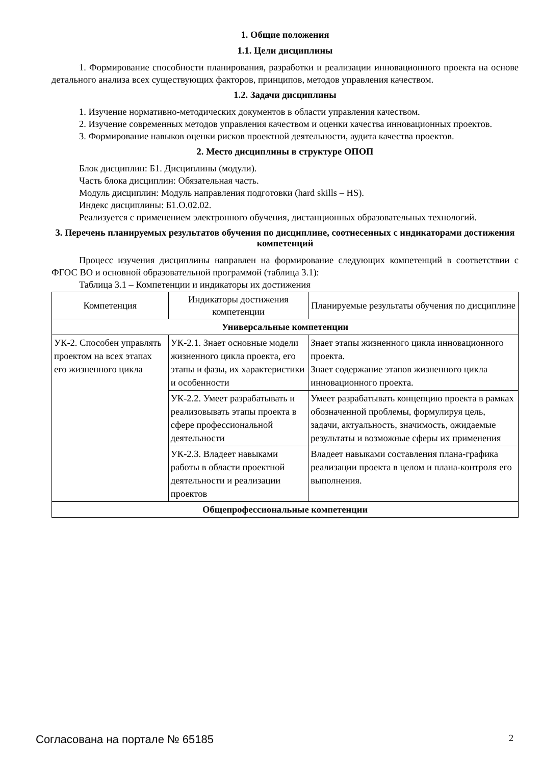1. Общие положения
1.1. Цели дисциплины
1. Формирование способности планирования, разработки и реализации инновационного проекта на основе детального анализа всех существующих факторов, принципов, методов управления качеством.
1.2. Задачи дисциплины
1. Изучение нормативно-методических документов в области управления качеством.
2. Изучение современных методов управления качеством и оценки качества инновационных проектов.
3. Формирование навыков оценки рисков проектной деятельности, аудита качества проектов.
2. Место дисциплины в структуре ОПОП
Блок дисциплин: Б1. Дисциплины (модули).
Часть блока дисциплин: Обязательная часть.
Модуль дисциплин: Модуль направления подготовки (hard skills – HS).
Индекс дисциплины: Б1.О.02.02.
Реализуется с применением электронного обучения, дистанционных образовательных технологий.
3. Перечень планируемых результатов обучения по дисциплине, соотнесенных с индикаторами достижения компетенций
Процесс изучения дисциплины направлен на формирование следующих компетенций в соответствии с ФГОС ВО и основной образовательной программой (таблица 3.1):
Таблица 3.1 – Компетенции и индикаторы их достижения
| Компетенция | Индикаторы достижения компетенции | Планируемые результаты обучения по дисциплине |
| --- | --- | --- |
| Универсальные компетенции | | |
| УК-2. Способен управлять проектом на всех этапах его жизненного цикла | УК-2.1. Знает основные модели жизненного цикла проекта, его этапы и фазы, их характеристики и особенности | Знает этапы жизненного цикла инновационного проекта. Знает содержание этапов жизненного цикла инновационного проекта. |
| | УК-2.2. Умеет разрабатывать и реализовывать этапы проекта в сфере профессиональной деятельности | Умеет разрабатывать концепцию проекта в рамках обозначенной проблемы, формулируя цель, задачи, актуальность, значимость, ожидаемые результаты и возможные сферы их применения |
| | УК-2.3. Владеет навыками работы в области проектной деятельности и реализации проектов | Владеет навыками составления плана-графика реализации проекта в целом и плана-контроля его выполнения. |
| Общепрофессиональные компетенции | | |
Согласована на портале № 65185 2